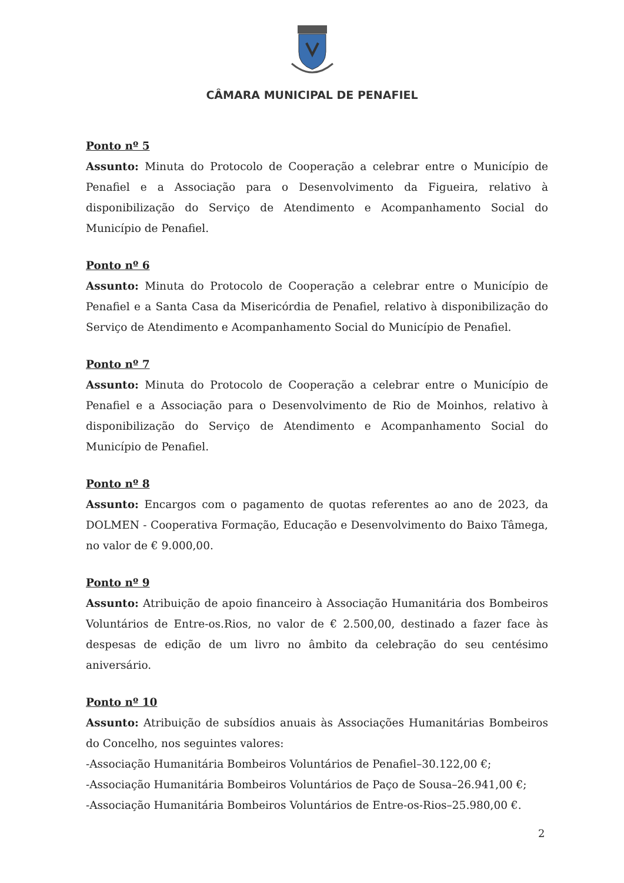CÂMARA MUNICIPAL DE PENAFIEL
Ponto nº 5
Assunto: Minuta do Protocolo de Cooperação a celebrar entre o Município de Penafiel e a Associação para o Desenvolvimento da Figueira, relativo à disponibilização do Serviço de Atendimento e Acompanhamento Social do Município de Penafiel.
Ponto nº 6
Assunto: Minuta do Protocolo de Cooperação a celebrar entre o Município de Penafiel e a Santa Casa da Misericórdia de Penafiel, relativo à disponibilização do Serviço de Atendimento e Acompanhamento Social do Município de Penafiel.
Ponto nº 7
Assunto: Minuta do Protocolo de Cooperação a celebrar entre o Município de Penafiel e a Associação para o Desenvolvimento de Rio de Moinhos, relativo à disponibilização do Serviço de Atendimento e Acompanhamento Social do Município de Penafiel.
Ponto nº 8
Assunto: Encargos com o pagamento de quotas referentes ao ano de 2023, da DOLMEN - Cooperativa Formação, Educação e Desenvolvimento do Baixo Tâmega, no valor de € 9.000,00.
Ponto nº 9
Assunto: Atribuição de apoio financeiro à Associação Humanitária dos Bombeiros Voluntários de Entre-os.Rios, no valor de € 2.500,00, destinado a fazer face às despesas de edição de um livro no âmbito da celebração do seu centésimo aniversário.
Ponto nº 10
Assunto: Atribuição de subsídios anuais às Associações Humanitárias Bombeiros do Concelho, nos seguintes valores:
-Associação Humanitária Bombeiros Voluntários de Penafiel–30.122,00 €;
-Associação Humanitária Bombeiros Voluntários de Paço de Sousa–26.941,00 €;
-Associação Humanitária Bombeiros Voluntários de Entre-os-Rios–25.980,00 €.
2